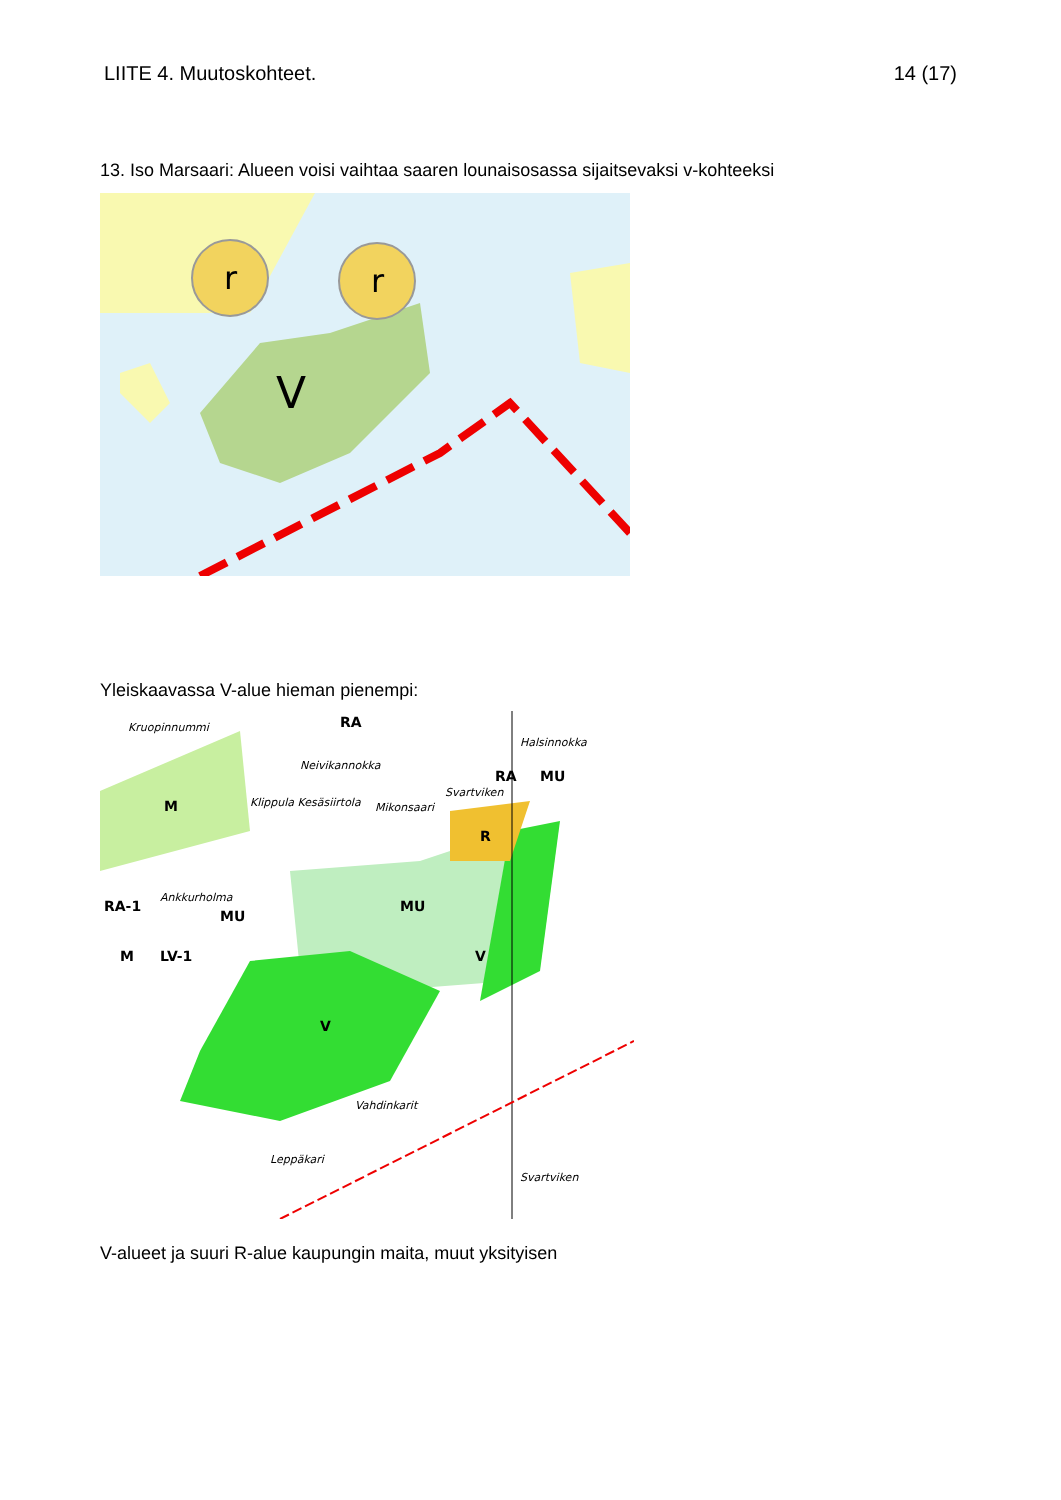LIITE 4. Muutoskohteet. 14 (17)
13. Iso Marsaari: Alueen voisi vaihtaa saaren lounaisosassa sijaitsevaksi v-kohteeksi
r
r
V
Yleiskaavassa V-alue hieman pienempi:
RA
RA
MU
M
MU
MU
R
V
V
M
LV-1
RA-1
Kruopinnummi
Halsinnokka
Neivikannokka
Mikonsaari
Ankkurholma
Vahdinkarit
Leppäkari
Svartviken
Klippula Kesäsiirtola
Svartviken
V-alueet ja suuri R-alue kaupungin maita, muut yksityisen